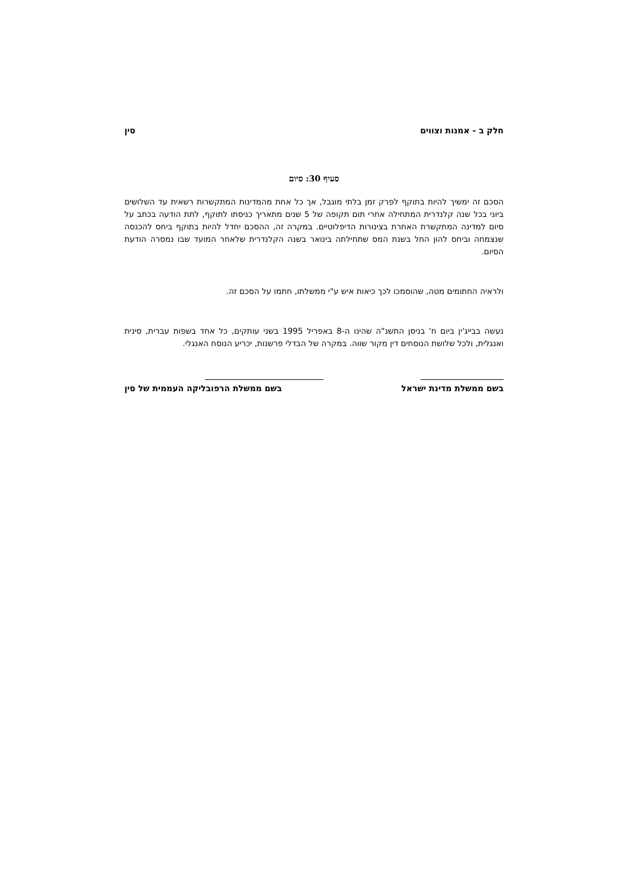חלק ב - אמנות וצווים סין
סעיף 30: סיום
הסכם זה ימשיך להיות בתוקף לפרק זמן בלתי מוגבל, אך כל אחת מהמדינות המתקשרות רשאית עד השלושים ביוני בכל שנה קלנדרית המתחילה אחרי תום תקופה של 5 שנים מתאריך כניסתו לתוקף, לתת הודעה בכתב על סיום למדינה המתקשרת האחרת בצינורות הדיפלוטיים. במקרה זה, ההסכם יחדל להיות בתוקף ביחס להכנסה שנצמחה וביחס להון החל בשנת המס שתחילתה בינואר בשנה הקלנדרית שלאחר המועד שבו נמסרה הודעת הסיום.
ולראיה החתומים מטה, שהוסמכו לכך כיאות איש ע"י ממשלתו, חתמו על הסכם זה.
נעשה בבייג'ין ביום ח' בניסן התשנ"ה שהינו ה-8 באפריל 1995 בשני עותקים, כל אחד בשפות עברית, סינית ואנגלית, ולכל שלושת הנוסחים דין מקור שווה. במקרה של הבדלי פרשנות, יכריע הנוסח האנגלי.
בשם ממשלת מדינת ישראל בשם ממשלת הרפובליקה העממית של סין